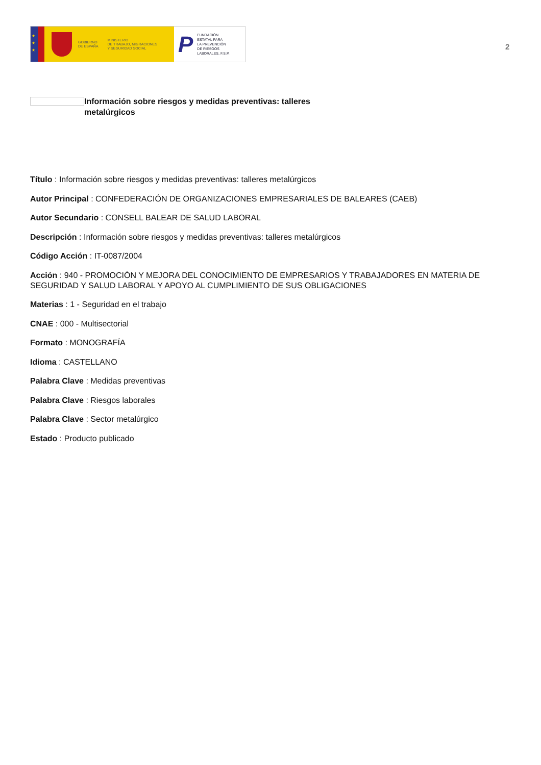★
★
★
GOBIERNO
DE ESPAÑA
MINISTERIO
DE TRABAJO, MIGRACIONES
Y SEGURIDAD SOCIAL
P FUNDACIÓN
ESTATAL PARA
LA PREVENCIÓN
DE RIESGOS
LABORALES, F.S.P.
2
Información sobre riesgos y medidas preventivas: talleres metalúrgicos
Título : Información sobre riesgos y medidas preventivas: talleres metalúrgicos
Autor Principal : CONFEDERACIÓN DE ORGANIZACIONES EMPRESARIALES DE BALEARES (CAEB)
Autor Secundario : CONSELL BALEAR DE SALUD LABORAL
Descripción : Información sobre riesgos y medidas preventivas: talleres metalúrgicos
Código Acción : IT-0087/2004
Acción : 940 - PROMOCIÓN Y MEJORA DEL CONOCIMIENTO DE EMPRESARIOS Y TRABAJADORES EN MATERIA DE SEGURIDAD Y SALUD LABORAL Y APOYO AL CUMPLIMIENTO DE SUS OBLIGACIONES
Materias : 1 - Seguridad en el trabajo
CNAE : 000 - Multisectorial
Formato : MONOGRAFÍA
Idioma : CASTELLANO
Palabra Clave : Medidas preventivas
Palabra Clave : Riesgos laborales
Palabra Clave : Sector metalúrgico
Estado : Producto publicado